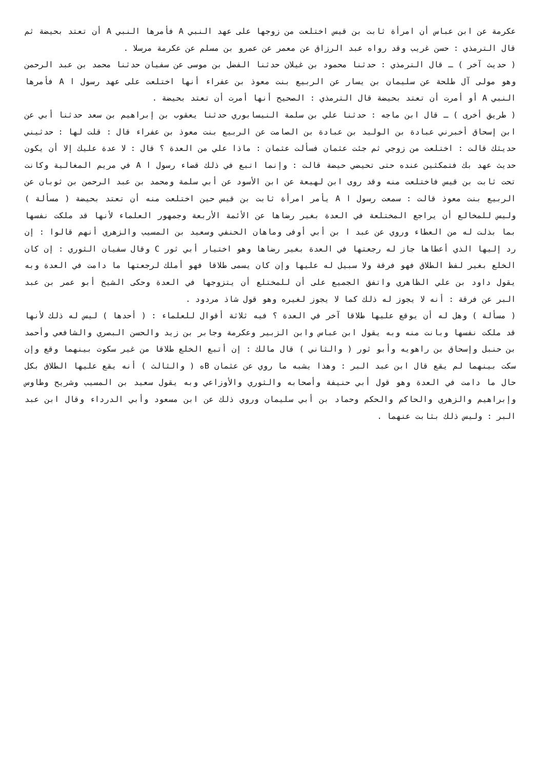عكرمة عن ابن عباس أن امرأة ثابت بن قيس اختلعت من زوجها على عهد النبي A فأمرها النبي A أن تعتد بحيضة ثم قال الترمذي : حسن غريب وقد رواه عبد الرزاق عن معمر عن عمرو بن مسلم عن عكرمة مرسلا .
( حديث آخر ) ـ قال الترمذي : حدثنا محمود بن غيلان حدثنا الفضل بن موسى عن سفيان حدثنا محمد بن عبد الرحمن وهو مولى آل طلحة عن سليمان بن يسار عن الربيع بنت معوذ بن عفراء أنها اختلعت على عهد رسول ا A فأمرها النبي A أو أمرت أن تعتد بحيضة قال الترمذي : الصحيح أنها أمرت أن تعتد بحيضة .
( طريق أخرى ) ـ قال ابن ماجه : حدثنا علي بن سلمة النيسابوري حدثنا يعقوب بن إبراهيم بن سعد حدثنا أبي عن ابن إسحاق أخبرني عبادة بن الوليد بن عبادة بن الصامت عن الربيع بنت معوذ بن عفراء قال : قلت لها : حدثيني حديثك قالت : اختلعت من زوجي ثم جئت عثمان فسألت عثمان : ماذا علي من العدة ؟ قال : لا عدة عليك إلا أن يكون حديث عهد بك فتمكثين عنده حتى تحيضي حيضة قالت : وإنما اتبع في ذلك قضاء رسول ا A في مريم المغالية وكانت تحت ثابت بن قيس فاختلعت منه وقد روى ابن لهيعة عن ابن الأسود عن أبي سلمة ومحمد بن عبد الرحمن بن ثوبان عن الربيع بنت معوذ قالت : سمعت رسول ا A يأمر امرأة ثابت بن قيس حين اختلعت منه أن تعتد بحيضة ( مسألة ) وليس للمخالع أن يراجع المختلعة في العدة بغير رضاها عن الأئمة الأربعة وجمهور العلماء لأنها قد ملكت نفسها بما بذلت له من العطاء وروي عن عبد ا بن أبي أوفى وماهان الحنفي وسعيد بن المسيب والزهري أنهم قالوا : إن رد إليها الذي أعطاها جاز له رجعتها في العدة بغير رضاها وهو اختيار أبي ثور C وقال سفيان الثوري : إن كان الخلع بغير لفظ الطلاق فهو فرقة ولا سبيل له عليها وإن كان يسمى طلاقا فهو أملك لرجعتها ما دامت في العدة وبه يقول داود بن علي الظاهري واتفق الجميع على أن للمختلع أن يتزوجها في العدة وحكى الشيخ أبو عمر بن عبد البر عن فرقة : أنه لا يجوز له ذلك كما لا يجوز لغيره وهو قول شاذ مردود .
( مسألة ) وهل له أن يوقع عليها طلاقا آخر في العدة ؟ فيه ثلاثة أقوال للعلماء : ( أحدها ) ليس له ذلك لأنها قد ملكت نفسها وبانت منه وبه يقول ابن عباس وابن الزبير وعكرمة وجابر بن زيد والحسن البصري والشافعي وأحمد بن حنبل وإسحاق بن راهويه وأبو ثور ( والثاني ) قال مالك : إن أتبع الخلع طلاقا من غير سكوت بينهما وقع وإن سكت بينهما لم يقع قال ابن عبد البر : وهذا يشبه ما روي عن عثمان Bه ( والثالث ) أنه يقع عليها الطلاق بكل حال ما دامت في العدة وهو قول أبي حنيفة وأصحابه والثوري والأوزاعي وبه يقول سعيد بن المسيب وشريح وطاوس وإبراهيم والزهري والحاكم والحكم وحماد بن أبي سليمان وروي ذلك عن ابن مسعود وأبي الدرداء وقال ابن عبد البر : وليس ذلك بثابت عنهما .